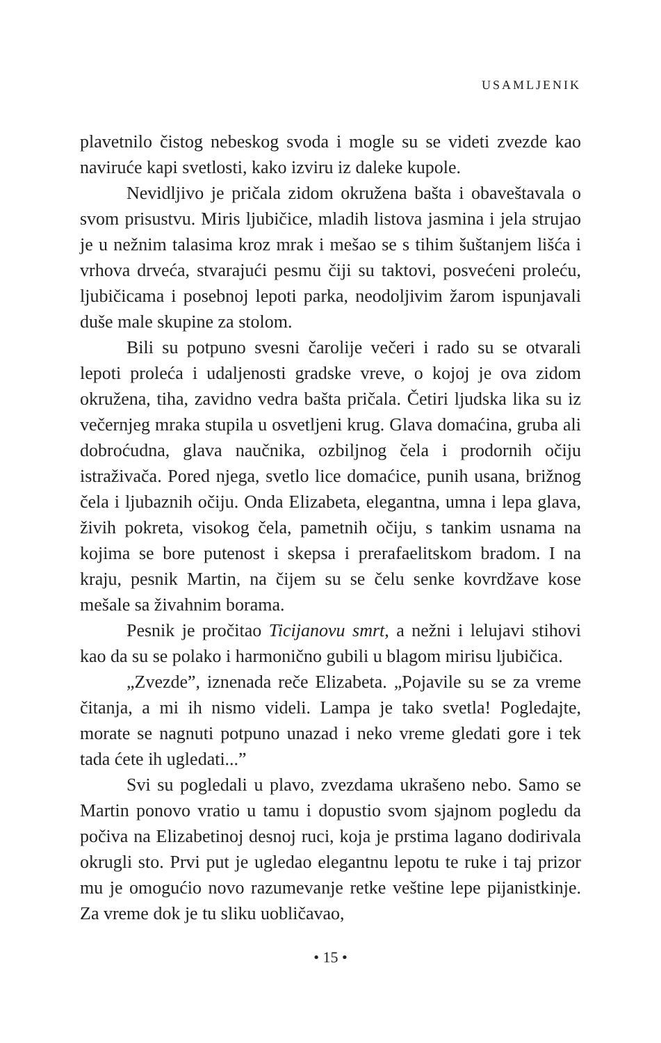USAMLJENIK
plavetnilo čistog nebeskog svoda i mogle su se videti zvezde kao naviruće kapi svetlosti, kako izviru iz daleke kupole.
Nevidljivo je pričala zidom okružena bašta i obaveštavala o svom prisustvu. Miris ljubičice, mladih listova jasmina i jela strujao je u nežnim talasima kroz mrak i mešao se s tihim šuštanjem lišća i vrhova drveća, stvarajući pesmu čiji su taktovi, posvećeni proleću, ljubičicama i posebnoj lepoti parka, neodoljivim žarom ispunjavali duše male skupine za stolom.
Bili su potpuno svesni čarolije večeri i rado su se otvarali lepoti proleća i udaljenosti gradske vreve, o kojoj je ova zidom okružena, tiha, zavidno vedra bašta pričala. Četiri ljudska lika su iz večernjeg mraka stupila u osvetljeni krug. Glava domaćina, gruba ali dobroćudna, glava naučnika, ozbiljnog čela i prodornih očiju istraživača. Pored njega, svetlo lice domaćice, punih usana, brižnog čela i ljubaznih očiju. Onda Elizabeta, elegantna, umna i lepa glava, živih pokreta, visokog čela, pametnih očiju, s tankim usnama na kojima se bore putenost i skepsa i prerafaelitskom bradom. I na kraju, pesnik Martin, na čijem su se čelu senke kovrdžave kose mešale sa živahnim borama.
Pesnik je pročitao Ticijanovu smrt, a nežni i lelujavi stihovi kao da su se polako i harmonično gubili u blagom mirisu ljubičica.
„Zvezde”, iznenada reče Elizabeta. „Pojavile su se za vreme čitanja, a mi ih nismo videli. Lampa je tako svetla! Pogledajte, morate se nagnuti potpuno unazad i neko vreme gledati gore i tek tada ćete ih ugledati...”
Svi su pogledali u plavo, zvezdama ukrašeno nebo. Samo se Martin ponovo vratio u tamu i dopustio svom sjajnom pogledu da počiva na Elizabetinoj desnoj ruci, koja je prstima lagano dodirivala okrugli sto. Prvi put je ugledao elegantnu lepotu te ruke i taj prizor mu je omogućio novo razumevanje retke veštine lepe pijanistkinje. Za vreme dok je tu sliku uobličavao,
• 15 •